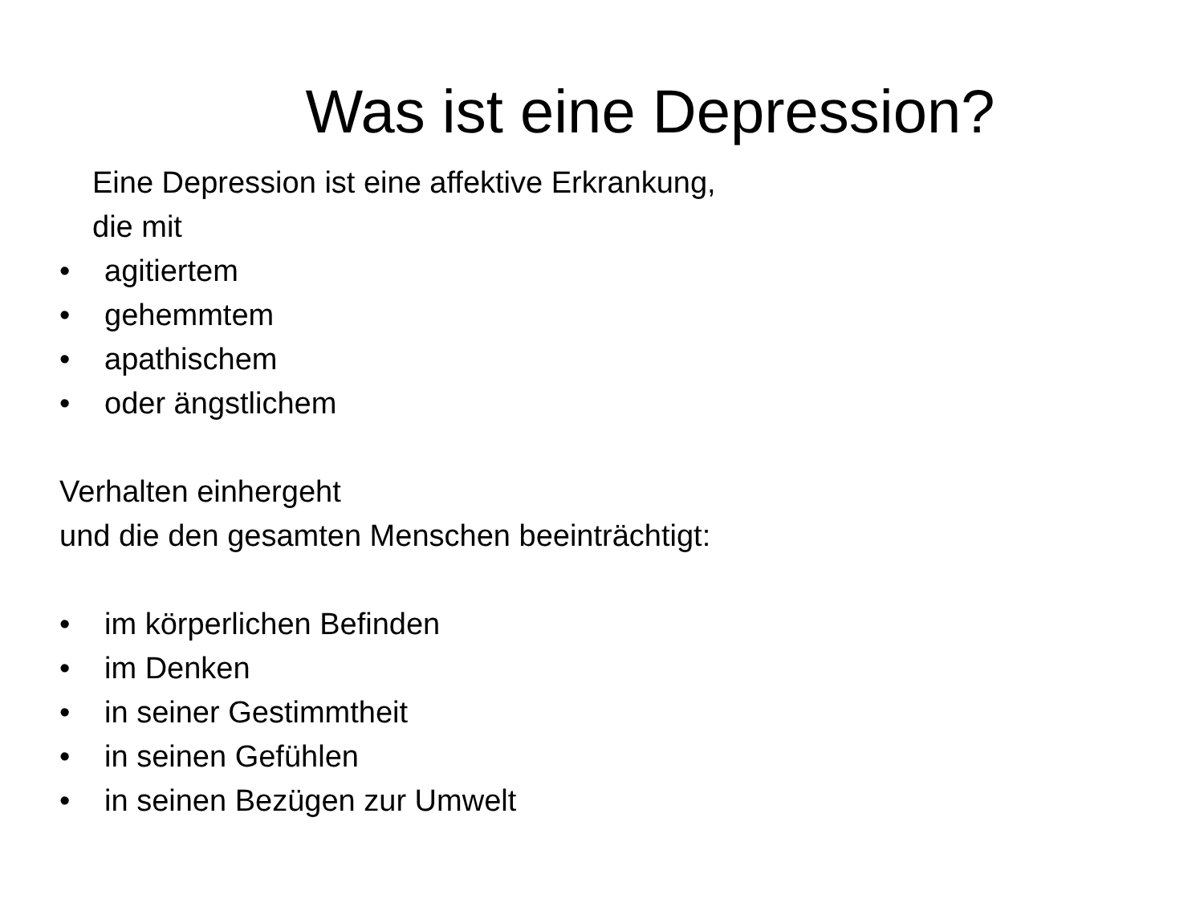Was ist eine Depression?
Eine Depression ist eine affektive Erkrankung,
die mit
• agitiertem
• gehemmtem
• apathischem
• oder ängstlichem
Verhalten einhergeht
und die den gesamten Menschen beeinträchtigt:
• im körperlichen Befinden
• im Denken
• in seiner Gestimmtheit
• in seinen Gefühlen
• in seinen Bezügen zur Umwelt